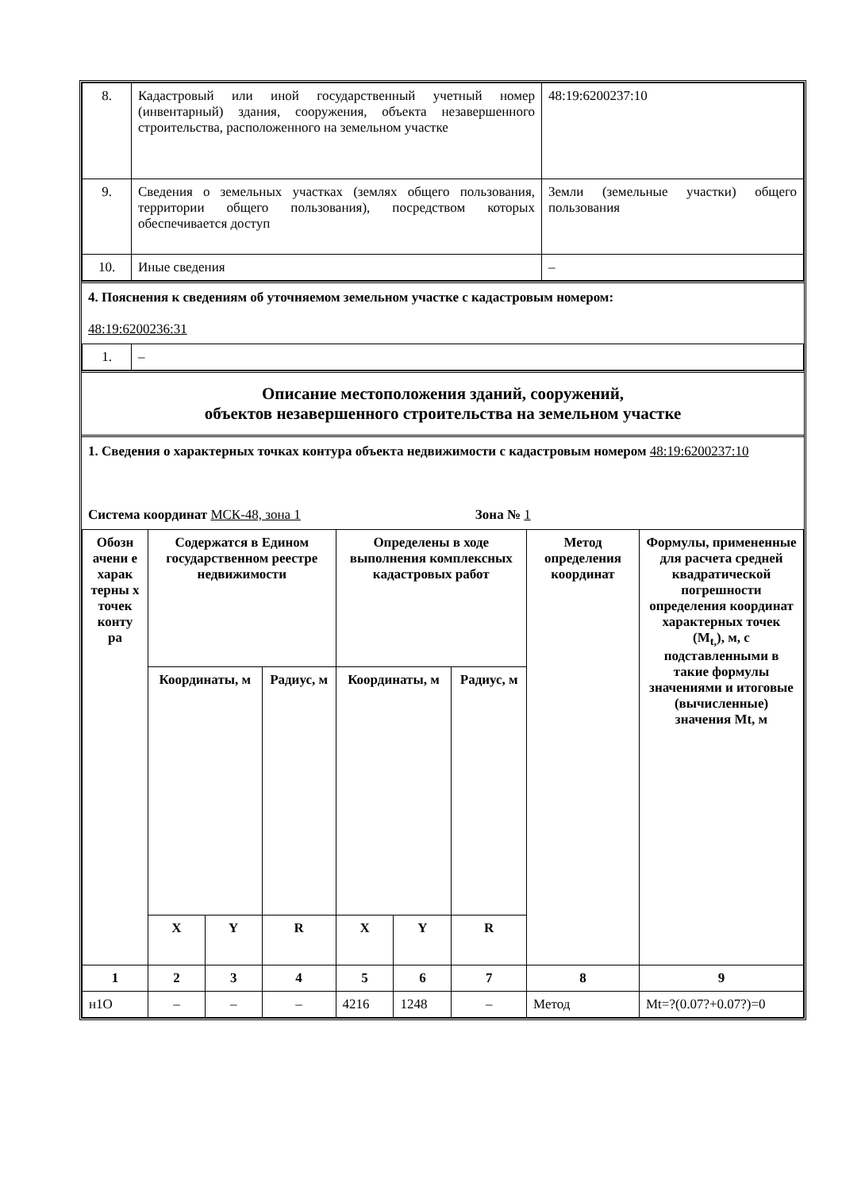| 8. | Кадастровый или иной государственный учетный номер (инвентарный) здания, сооружения, объекта незавершенного строительства, расположенного на земельном участке | 48:19:6200237:10 |
| 9. | Сведения о земельных участках (землях общего пользования, территории общего пользования), посредством которых обеспечивается доступ | Земли (земельные участки) общего пользования |
| 10. | Иные сведения | – |
4. Пояснения к сведениям об уточняемом земельном участке с кадастровым номером:
48:19:6200236:31
| 1. | – |
Описание местоположения зданий, сооружений,
объектов незавершенного строительства на земельном участке
1. Сведения о характерных точках контура объекта недвижимости с кадастровым номером 48:19:6200237:10
Система координат МСК-48, зона 1 Зона № 1
| Обозн ачени е харак терны х точек конту ра | Содержатся в Едином государственном реестре недвижимости | | | Определены в ходе выполнения комплексных кадастровых работ | | | Метод определения координат | Формулы, примененные для расчета средней квадратической погрешности определения координат характерных точек (M<sub>t,</sub>), м, с подставленными в такие формулы значениями и итоговые (вычисленные) значения Mt, м |
| --- | --- | --- | --- | --- | --- | --- | --- | --- |
| | Координаты, м | | Радиус, м | Координаты, м | | Радиус, м | | |
| | X | Y | R | X | Y | R | | |
| 1 | 2 | 3 | 4 | 5 | 6 | 7 | 8 | 9 |
| н1О | – | – | – | 4216 | 1248 | – | Метод | Mt=?(0.07?+0.07?)=0 |